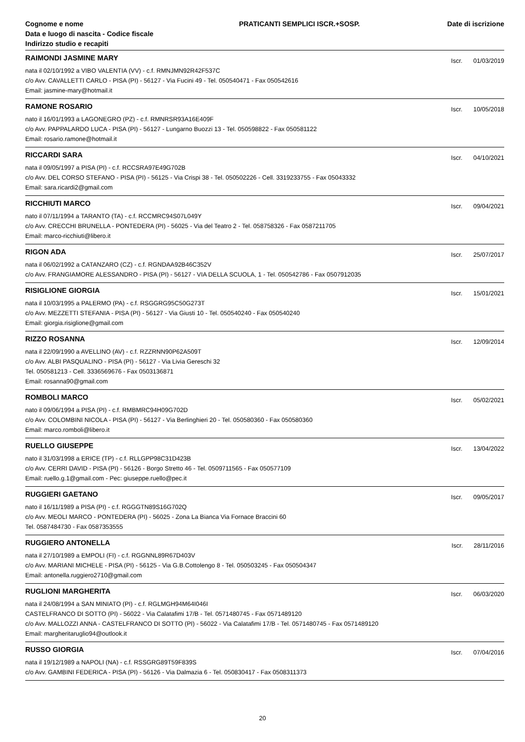Cognome e nome
Data e luogo di nascita - Codice fiscale
Indirizzo studio e recapiti
PRATICANTI SEMPLICI ISCR.+SOSP.
Date di iscrizione
RAIMONDI JASMINE MARY
Iscr. 01/03/2019
nata il 02/10/1992 a VIBO VALENTIA (VV) - c.f. RMNJMN92R42F537C
c/o Avv. CAVALLETTI CARLO - PISA (PI) - 56127 - Via Fucini 49 - Tel. 050540471 - Fax 050542616
Email: jasmine-mary@hotmail.it
RAMONE ROSARIO
Iscr. 10/05/2018
nato il 16/01/1993 a LAGONEGRO (PZ) - c.f. RMNRSR93A16E409F
c/o Avv. PAPPALARDO LUCA - PISA (PI) - 56127 - Lungarno Buozzi 13 - Tel. 050598822 - Fax 050581122
Email: rosario.ramone@hotmail.it
RICCARDI SARA
Iscr. 04/10/2021
nata il 09/05/1997 a PISA (PI) - c.f. RCCSRA97E49G702B
c/o Avv. DEL CORSO STEFANO - PISA (PI) - 56125 - Via Crispi 38 - Tel. 050502226 - Cell. 3319233755 - Fax 05043332
Email: sara.ricardi2@gmail.com
RICCHIUTI MARCO
Iscr. 09/04/2021
nato il 07/11/1994 a TARANTO (TA) - c.f. RCCMRC94S07L049Y
c/o Avv. CRECCHI BRUNELLA - PONTEDERA (PI) - 56025 - Via del Teatro 2 - Tel. 058758326 - Fax 0587211705
Email: marco-ricchiuti@libero.it
RIGON ADA
Iscr. 25/07/2017
nata il 06/02/1992 a CATANZARO (CZ) - c.f. RGNDAA92B46C352V
c/o Avv. FRANGIAMORE ALESSANDRO - PISA (PI) - 56127 - VIA DELLA SCUOLA, 1 - Tel. 050542786 - Fax 0507912035
RISIGLIONE GIORGIA
Iscr. 15/01/2021
nata il 10/03/1995 a PALERMO (PA) - c.f. RSGGRG95C50G273T
c/o Avv. MEZZETTI STEFANIA - PISA (PI) - 56127 - Via Giusti 10 - Tel. 050540240 - Fax 050540240
Email: giorgia.risiglione@gmail.com
RIZZO ROSANNA
Iscr. 12/09/2014
nata il 22/09/1990 a AVELLINO (AV) - c.f. RZZRNN90P62A509T
c/o Avv. ALBI PASQUALINO - PISA (PI) - 56127 - Via Livia Gereschi 32
Tel. 050581213 - Cell. 3336569676 - Fax 0503136871
Email: rosanna90@gmail.com
ROMBOLI MARCO
Iscr. 05/02/2021
nato il 09/06/1994 a PISA (PI) - c.f. RMBMRC94H09G702D
c/o Avv. COLOMBINI NICOLA - PISA (PI) - 56127 - Via Berlinghieri 20 - Tel. 050580360 - Fax 050580360
Email: marco.romboli@libero.it
RUELLO GIUSEPPE
Iscr. 13/04/2022
nato il 31/03/1998 a ERICE (TP) - c.f. RLLGPP98C31D423B
c/o Avv. CERRI DAVID - PISA (PI) - 56126 - Borgo Stretto 46 - Tel. 0509711565 - Fax 050577109
Email: ruello.g.1@gmail.com - Pec: giuseppe.ruello@pec.it
RUGGIERI GAETANO
Iscr. 09/05/2017
nato il 16/11/1989 a PISA (PI) - c.f. RGGGTN89S16G702Q
c/o Avv. MEOLI MARCO - PONTEDERA (PI) - 56025 - Zona La Bianca Via Fornace Braccini 60
Tel. 0587484730 - Fax 0587353555
RUGGIERO ANTONELLA
Iscr. 28/11/2016
nata il 27/10/1989 a EMPOLI (FI) - c.f. RGGNNL89R67D403V
c/o Avv. MARIANI MICHELE - PISA (PI) - 56125 - Via G.B.Cottolengo 8 - Tel. 050503245 - Fax 050504347
Email: antonella.ruggiero2710@gmail.com
RUGLIONI MARGHERITA
Iscr. 06/03/2020
nata il 24/08/1994 a SAN MINIATO (PI) - c.f. RGLMGH94M64I046I
CASTELFRANCO DI SOTTO (PI) - 56022 - Via Calatafimi 17/B - Tel. 0571480745 - Fax 0571489120
c/o Avv. MALLOZZI ANNA - CASTELFRANCO DI SOTTO (PI) - 56022 - Via Calatafimi 17/B - Tel. 0571480745 - Fax 0571489120
Email: margheritaruglio94@outlook.it
RUSSO GIORGIA
Iscr. 07/04/2016
nata il 19/12/1989 a NAPOLI (NA) - c.f. RSSGRG89T59F839S
c/o Avv. GAMBINI FEDERICA - PISA (PI) - 56126 - Via Dalmazia 6 - Tel. 050830417 - Fax 0508311373
20